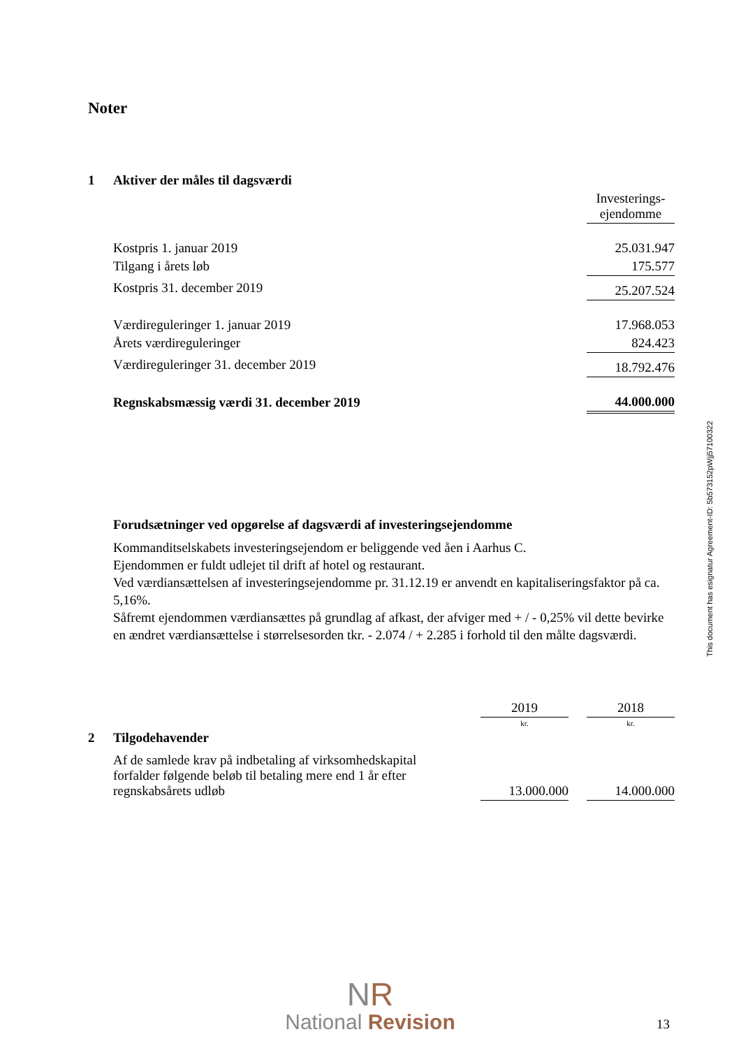Noter
| 1 | Aktiver der måles til dagsværdi | |
| | | Investerings- ejendomme |
| | Kostpris 1. januar 2019 | 25.031.947 |
| | Tilgang i årets løb | 175.577 |
| | Kostpris 31. december 2019 | 25.207.524 |
| | Værdireguleringer 1. januar 2019 | 17.968.053 |
| | Årets værdireguleringer | 824.423 |
| | Værdireguleringer 31. december 2019 | 18.792.476 |
| | Regnskabsmæssig værdi 31. december 2019 | 44.000.000 |
Forudsætninger ved opgørelse af dagsværdi af investeringsejendomme
Kommanditselskabets investeringsejendom er beliggende ved åen i Aarhus C.
Ejendommen er fuldt udlejet til drift af hotel og restaurant.
Ved værdiansættelsen af investeringsejendomme pr. 31.12.19 er anvendt en kapitaliseringsfaktor på ca. 5,16%.
Såfremt ejendommen værdiansættes på grundlag af afkast, der afviger med + / - 0,25% vil dette bevirke en ændret værdiansættelse i størrelsesorden tkr. - 2.074 / + 2.285 i forhold til den målte dagsværdi.
| | | 2019 | | 2018 |
| | | kr. | | kr. |
| 2 | Tilgodehavender | | | |
| | Af de samlede krav på indbetaling af virksomhedskapital forfalder følgende beløb til betaling mere end 1 år efter regnskabsårets udløb | 13.000.000 | | 14.000.000 |
This document has esignatur Agreement-ID: 5b573152pWjj57100322
NR
National Revision
13